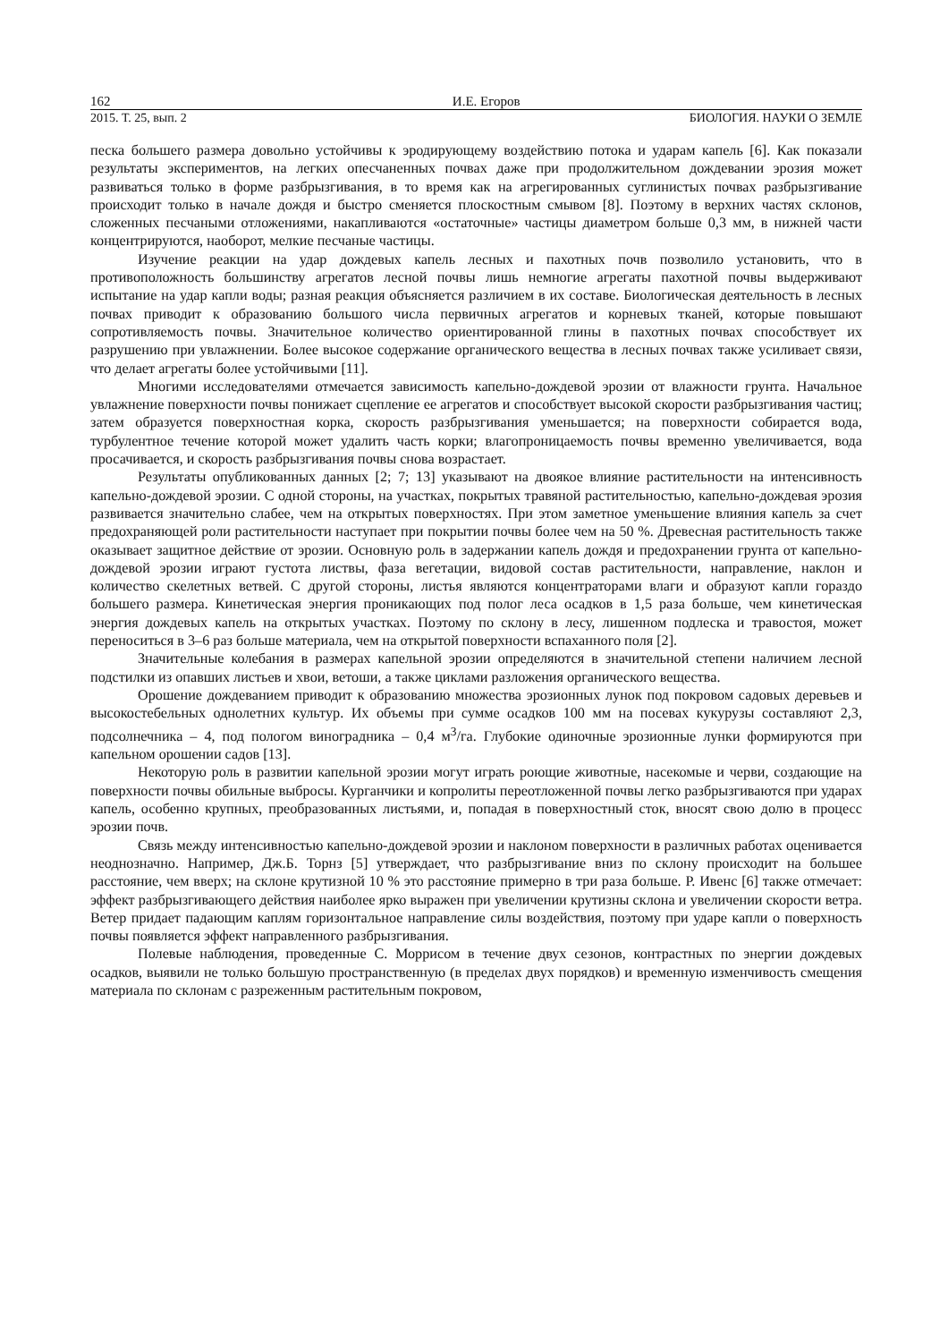162 И.Е. Егоров
2015. Т. 25, вып. 2 БИОЛОГИЯ. НАУКИ О ЗЕМЛЕ
песка большего размера довольно устойчивы к эродирующему воздействию потока и ударам капель [6]. Как показали результаты экспериментов, на легких опесчаненных почвах даже при продолжительном дождевании эрозия может развиваться только в форме разбрызгивания, в то время как на агрегированных суглинистых почвах разбрызгивание происходит только в начале дождя и быстро сменяется плоскостным смывом [8]. Поэтому в верхних частях склонов, сложенных песчаными отложениями, накапливаются «остаточные» частицы диаметром больше 0,3 мм, в нижней части концентрируются, наоборот, мелкие песчаные частицы.
Изучение реакции на удар дождевых капель лесных и пахотных почв позволило установить, что в противоположность большинству агрегатов лесной почвы лишь немногие агрегаты пахотной почвы выдерживают испытание на удар капли воды; разная реакция объясняется различием в их составе. Биологическая деятельность в лесных почвах приводит к образованию большого числа первичных агрегатов и корневых тканей, которые повышают сопротивляемость почвы. Значительное количество ориентированной глины в пахотных почвах способствует их разрушению при увлажнении. Более высокое содержание органического вещества в лесных почвах также усиливает связи, что делает агрегаты более устойчивыми [11].
Многими исследователями отмечается зависимость капельно-дождевой эрозии от влажности грунта. Начальное увлажнение поверхности почвы понижает сцепление ее агрегатов и способствует высокой скорости разбрызгивания частиц; затем образуется поверхностная корка, скорость разбрызгивания уменьшается; на поверхности собирается вода, турбулентное течение которой может удалить часть корки; влагопроницаемость почвы временно увеличивается, вода просачивается, и скорость разбрызгивания почвы снова возрастает.
Результаты опубликованных данных [2; 7; 13] указывают на двоякое влияние растительности на интенсивность капельно-дождевой эрозии. С одной стороны, на участках, покрытых травяной растительностью, капельно-дождевая эрозия развивается значительно слабее, чем на открытых поверхностях. При этом заметное уменьшение влияния капель за счет предохраняющей роли растительности наступает при покрытии почвы более чем на 50 %. Древесная растительность также оказывает защитное действие от эрозии. Основную роль в задержании капель дождя и предохранении грунта от капельно-дождевой эрозии играют густота листвы, фаза вегетации, видовой состав растительности, направление, наклон и количество скелетных ветвей. С другой стороны, листья являются концентраторами влаги и образуют капли гораздо большего размера. Кинетическая энергия проникающих под полог леса осадков в 1,5 раза больше, чем кинетическая энергия дождевых капель на открытых участках. Поэтому по склону в лесу, лишенном подлеска и травостоя, может переноситься в 3–6 раз больше материала, чем на открытой поверхности вспаханного поля [2].
Значительные колебания в размерах капельной эрозии определяются в значительной степени наличием лесной подстилки из опавших листьев и хвои, ветоши, а также циклами разложения органического вещества.
Орошение дождеванием приводит к образованию множества эрозионных лунок под покровом садовых деревьев и высокостебельных однолетних культур. Их объемы при сумме осадков 100 мм на посевах кукурузы составляют 2,3, подсолнечника – 4, под пологом виноградника – 0,4 м<sup>3</sup>/га. Глубокие одиночные эрозионные лунки формируются при капельном орошении садов [13].
Некоторую роль в развитии капельной эрозии могут играть роющие животные, насекомые и черви, создающие на поверхности почвы обильные выбросы. Курганчики и копролиты переотложенной почвы легко разбрызгиваются при ударах капель, особенно крупных, преобразованных листьями, и, попадая в поверхностный сток, вносят свою долю в процесс эрозии почв.
Связь между интенсивностью капельно-дождевой эрозии и наклоном поверхности в различных работах оценивается неоднозначно. Например, Дж.Б. Торнз [5] утверждает, что разбрызгивание вниз по склону происходит на большее расстояние, чем вверх; на склоне крутизной 10 % это расстояние примерно в три раза больше. Р. Ивенс [6] также отмечает: эффект разбрызгивающего действия наиболее ярко выражен при увеличении крутизны склона и увеличении скорости ветра. Ветер придает падающим каплям горизонтальное направление силы воздействия, поэтому при ударе капли о поверхность почвы появляется эффект направленного разбрызгивания.
Полевые наблюдения, проведенные С. Моррисом в течение двух сезонов, контрастных по энергии дождевых осадков, выявили не только большую пространственную (в пределах двух порядков) и временную изменчивость смещения материала по склонам с разреженным растительным покровом,